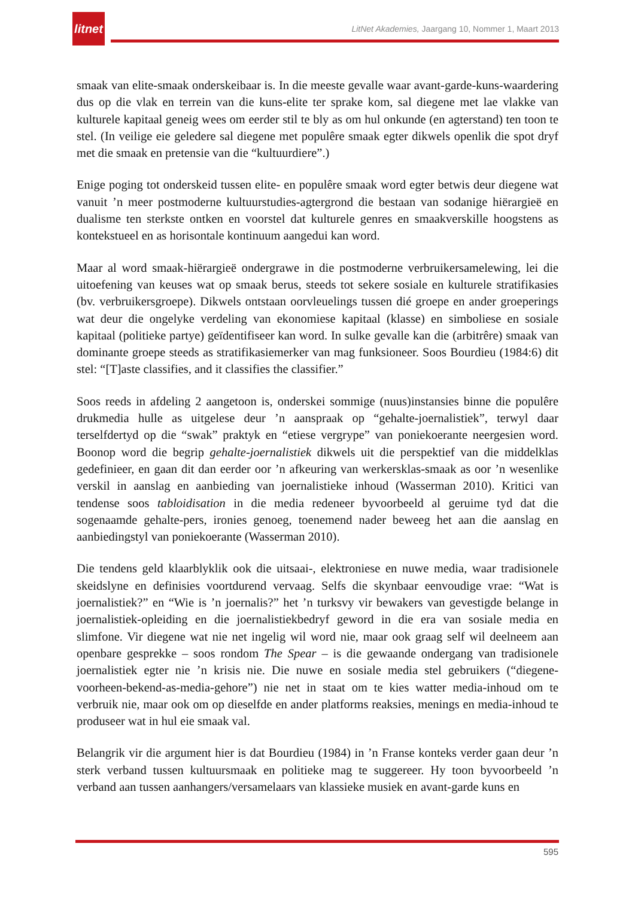litnet
LitNet Akademies, Jaargang 10, Nommer 1, Maart 2013
smaak van elite-smaak onderskeibaar is. In die meeste gevalle waar avant-garde-kuns-waardering dus op die vlak en terrein van die kuns-elite ter sprake kom, sal diegene met lae vlakke van kulturele kapitaal geneig wees om eerder stil te bly as om hul onkunde (en agterstand) ten toon te stel. (In veilige eie geledere sal diegene met populêre smaak egter dikwels openlik die spot dryf met die smaak en pretensie van die “kultuurdiere”.)
Enige poging tot onderskeid tussen elite- en populêre smaak word egter betwis deur diegene wat vanuit ’n meer postmoderne kultuurstudies-agtergrond die bestaan van sodanige hiërargieë en dualisme ten sterkste ontken en voorstel dat kulturele genres en smaakverskille hoogstens as kontekstueel en as horisontale kontinuum aangedui kan word.
Maar al word smaak-hiërargieë ondergrawe in die postmoderne verbruikersamelewing, lei die uitoefening van keuses wat op smaak berus, steeds tot sekere sosiale en kulturele stratifikasies (bv. verbruikersgroepe). Dikwels ontstaan oorvleuelings tussen dié groepe en ander groeperings wat deur die ongelyke verdeling van ekonomiese kapitaal (klasse) en simboliese en sosiale kapitaal (politieke partye) geïdentifiseer kan word. In sulke gevalle kan die (arbitrêre) smaak van dominante groepe steeds as stratifikasiemerker van mag funksioneer. Soos Bourdieu (1984:6) dit stel: “[T]aste classifies, and it classifies the classifier.”
Soos reeds in afdeling 2 aangetoon is, onderskei sommige (nuus)instansies binne die populêre drukmedia hulle as uitgelese deur ’n aanspraak op “gehalte-joernalistiek”, terwyl daar terselfdertyd op die “swak” praktyk en “etiese vergrype” van poniekoerante neergesien word. Boonop word die begrip gehalte-joernalistiek dikwels uit die perspektief van die middelklas gedefinieer, en gaan dit dan eerder oor ’n afkeuring van werkersklas-smaak as oor ’n wesenlike verskil in aanslag en aanbieding van joernalistieke inhoud (Wasserman 2010). Kritici van tendense soos tabloidisation in die media redeneer byvoorbeeld al geruime tyd dat die sogenaamde gehalte-pers, ironies genoeg, toenemend nader beweeg het aan die aanslag en aanbiedingstyl van poniekoerante (Wasserman 2010).
Die tendens geld klaarblyklik ook die uitsaai-, elektroniese en nuwe media, waar tradisionele skeidslyne en definisies voortdurend vervaag. Selfs die skynbaar eenvoudige vrae: “Wat is joernalistiek?” en “Wie is ’n joernalis?” het ’n turksvy vir bewakers van gevestigde belange in joernalistiek-opleiding en die joernalistiekbedryf geword in die era van sosiale media en slimfone. Vir diegene wat nie net ingelig wil word nie, maar ook graag self wil deelneem aan openbare gesprekke – soos rondom The Spear – is die gewaande ondergang van tradisionele joernalistiek egter nie ’n krisis nie. Die nuwe en sosiale media stel gebruikers (“diegene-voorheen-bekend-as-media-gehore”) nie net in staat om te kies watter media-inhoud om te verbruik nie, maar ook om op dieselfde en ander platforms reaksies, menings en media-inhoud te produseer wat in hul eie smaak val.
Belangrik vir die argument hier is dat Bourdieu (1984) in ’n Franse konteks verder gaan deur ’n sterk verband tussen kultuursmaak en politieke mag te suggereer. Hy toon byvoorbeeld ’n verband aan tussen aanhangers/versamelaars van klassieke musiek en avant-garde kuns en
595